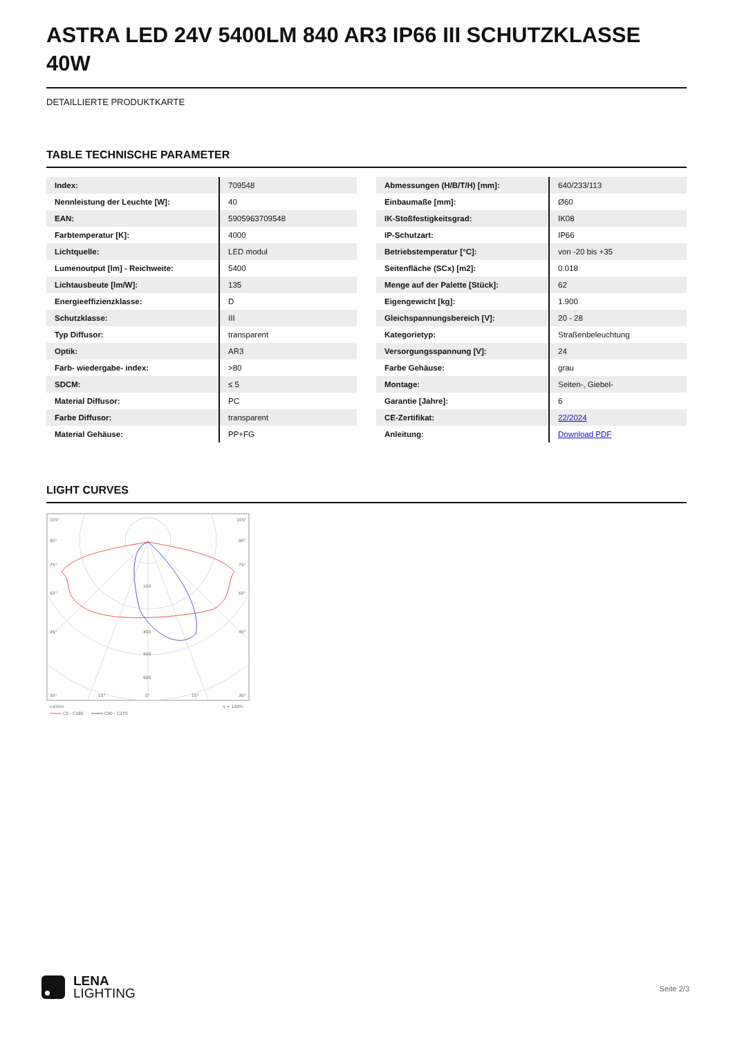ASTRA LED 24V 5400LM 840 AR3 IP66 III SCHUTZKLASSE 40W
DETAILLIERTE PRODUKTKARTE
TABLE TECHNISCHE PARAMETER
| Index: | 709548 |
| Nennleistung der Leuchte [W]: | 40 |
| EAN: | 5905963709548 |
| Farbtemperatur [K]: | 4000 |
| Lichtquelle: | LED modul |
| Lumenoutput [lm] - Reichweite: | 5400 |
| Lichtausbeute [lm/W]: | 135 |
| Energieeffizienzklasse: | D |
| Schutzklasse: | III |
| Typ Diffusor: | transparent |
| Optik: | AR3 |
| Farb- wiedergabe- index: | >80 |
| SDCM: | ≤ 5 |
| Material Diffusor: | PC |
| Farbe Diffusor: | transparent |
| Material Gehäuse: | PP+FG |
| Abmessungen (H/B/T/H) [mm]: | 640/233/113 |
| Einbaumaße [mm]: | Ø60 |
| IK-Stoßfestigkeitsgrad: | IK08 |
| IP-Schutzart: | IP66 |
| Betriebstemperatur [°C]: | von -20 bis +35 |
| Seitenfläche (SCx) [m2]: | 0.018 |
| Menge auf der Palette [Stück]: | 62 |
| Eigengewicht [kg]: | 1.900 |
| Gleichspannungsbereich [V]: | 20 - 28 |
| Kategorietyp: | Straßenbeleuchtung |
| Versorgungsspannung [V]: | 24 |
| Farbe Gehäuse: | grau |
| Montage: | Seiten-, Giebel- |
| Garantie [Jahre]: | 6 |
| CE-Zertifikat: | 22/2024 |
| Anleitung: | Download PDF |
LIGHT CURVES
105°
105°
90°
90°
75°
75°
60°
60°
45°
45°
200
400
500
600
30°
15°
0°
15°
30°
cd/klm
η = 100%
C0 - C180
C90 - C270
LENA
LIGHTING
Seite 2/3